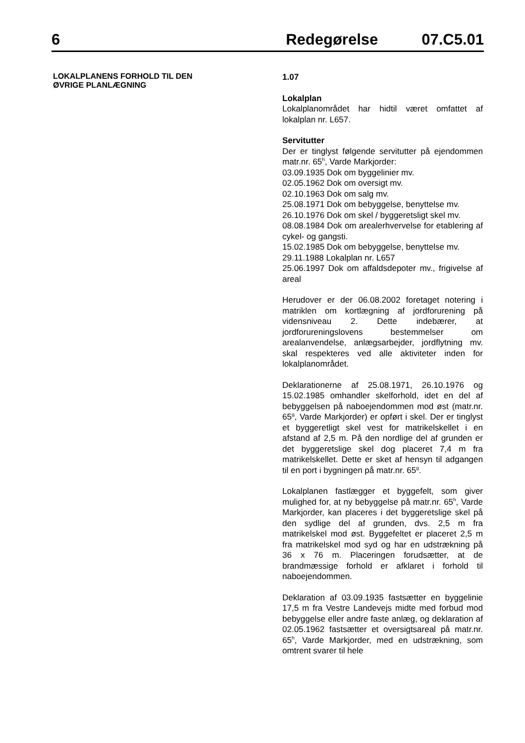6 Redegørelse 07.C5.01
LOKALPLANENS FORHOLD TIL DEN
ØVRIGE PLANLÆGNING
1.07
Lokalplan
Lokalplanområdet har hidtil været omfattet af lokalplan nr. L657.
Servitutter
Der er tinglyst følgende servitutter på ejendommen matr.nr. 65<sup>h</sup>, Varde Markjorder:
03.09.1935 Dok om byggelinier mv.
02.05.1962 Dok om oversigt mv.
02.10.1963 Dok om salg mv.
25.08.1971 Dok om bebyggelse, benyttelse mv.
26.10.1976 Dok om skel / byggeretsligt skel mv.
08.08.1984 Dok om arealerhvervelse for etablering af cykel- og gangsti.
15.02.1985 Dok om bebyggelse, benyttelse mv.
29.11.1988 Lokalplan nr. L657
25.06.1997 Dok om affaldsdepoter mv., frigivelse af areal
Herudover er der 06.08.2002 foretaget notering i matriklen om kortlægning af jordforurening på vidensniveau 2. Dette indebærer, at jordforureningslovens bestemmelser om arealanvendelse, anlægsarbejder, jordflytning mv. skal respekteres ved alle aktiviteter inden for lokalplanområdet.
Deklarationerne af 25.08.1971, 26.10.1976 og 15.02.1985 omhandler skelforhold, idet en del af bebyggelsen på naboejendommen mod øst (matr.nr. 65<sup>g</sup>, Varde Markjorder) er opført i skel. Der er tinglyst et byggeretligt skel vest for matrikelskellet i en afstand af 2,5 m. På den nordlige del af grunden er det byggeretslige skel dog placeret 7,4 m fra matrikelskellet. Dette er sket af hensyn til adgangen til en port i bygningen på matr.nr. 65<sup>g</sup>.
Lokalplanen fastlægger et byggefelt, som giver mulighed for, at ny bebyggelse på matr.nr. 65<sup>h</sup>, Varde Markjorder, kan placeres i det byggeretslige skel på den sydlige del af grunden, dvs. 2,5 m fra matrikelskel mod øst. Byggefeltet er placeret 2,5 m fra matrikelskel mod syd og har en udstrækning på 36 x 76 m. Placeringen forudsætter, at de brandmæssige forhold er afklaret i forhold til naboejendommen.
Deklaration af 03.09.1935 fastsætter en byggelinie 17,5 m fra Vestre Landevejs midte med forbud mod bebyggelse eller andre faste anlæg, og deklaration af 02.05.1962 fastsætter et oversigtsareal på matr.nr. 65<sup>h</sup>, Varde Markjorder, med en udstrækning, som omtrent svarer til hele